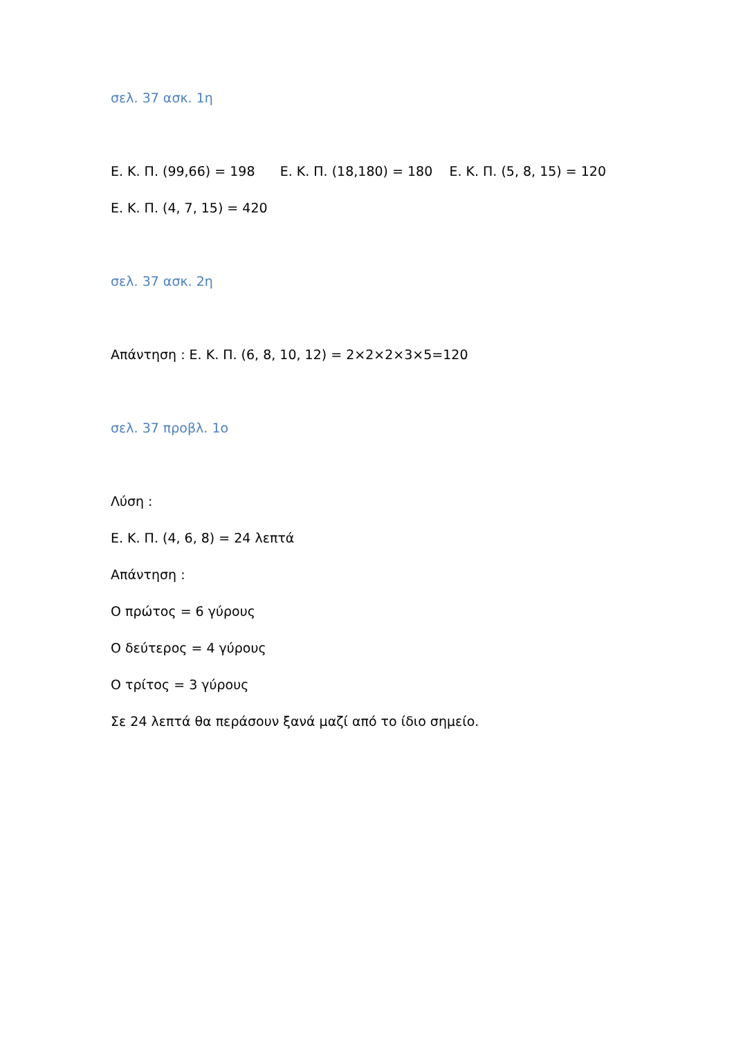σελ. 37 ασκ. 1η
Ε. Κ. Π. (99,66) = 198 Ε. Κ. Π. (18,180) = 180 Ε. Κ. Π. (5, 8, 15) = 120
Ε. Κ. Π. (4, 7, 15) = 420
σελ. 37 ασκ. 2η
Απάντηση : Ε. Κ. Π. (6, 8, 10, 12) = 2×2×2×3×5=120
σελ. 37 προβλ. 1ο
Λύση :
Ε. Κ. Π. (4, 6, 8) = 24 λεπτά
Απάντηση :
Ο πρώτος = 6 γύρους
Ο δεύτερος = 4 γύρους
Ο τρίτος = 3 γύρους
Σε 24 λεπτά θα περάσουν ξανά μαζί από το ίδιο σημείο.